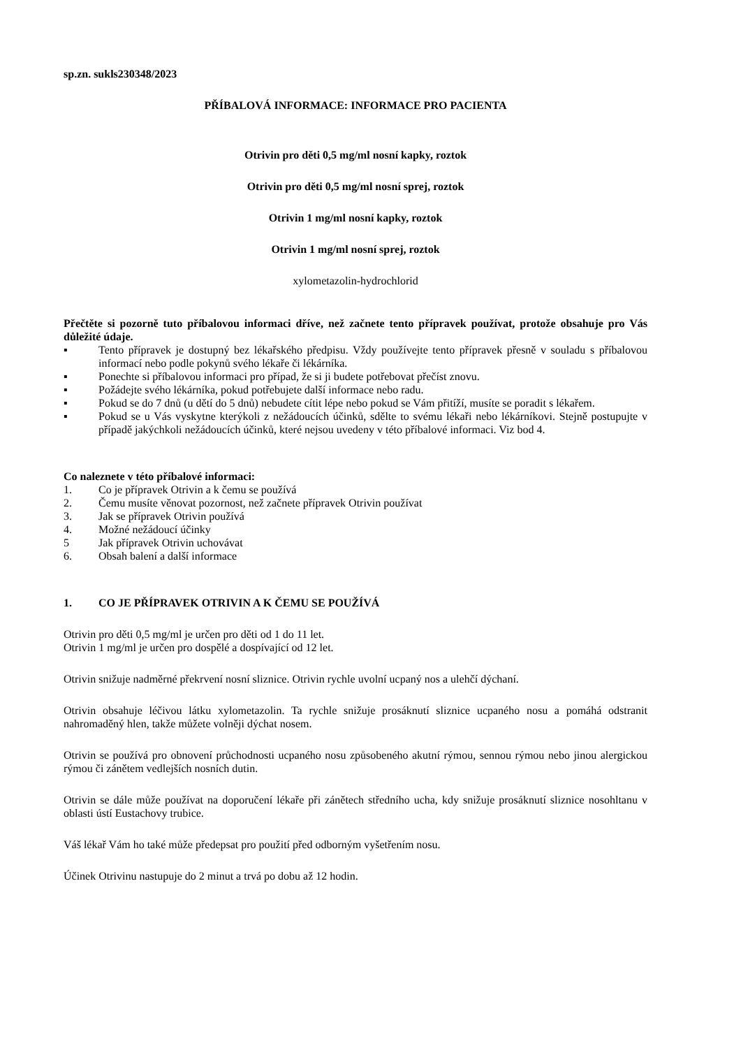sp.zn. sukls230348/2023
PŘÍBALOVÁ INFORMACE: INFORMACE PRO PACIENTA
Otrivin pro děti 0,5 mg/ml nosní kapky, roztok
Otrivin pro děti 0,5 mg/ml nosní sprej, roztok
Otrivin 1 mg/ml nosní kapky, roztok
Otrivin 1 mg/ml nosní sprej, roztok
xylometazolin-hydrochlorid
Přečtěte si pozorně tuto příbalovou informaci dříve, než začnete tento přípravek používat, protože obsahuje pro Vás důležité údaje.
▪ Tento přípravek je dostupný bez lékařského předpisu. Vždy používejte tento přípravek přesně v souladu s příbalovou informací nebo podle pokynů svého lékaře či lékárníka.
▪ Ponechte si příbalovou informaci pro případ, že si ji budete potřebovat přečíst znovu.
▪ Požádejte svého lékárníka, pokud potřebujete další informace nebo radu.
▪ Pokud se do 7 dnů (u dětí do 5 dnů) nebudete cítit lépe nebo pokud se Vám přitíží, musíte se poradit s lékařem.
▪ Pokud se u Vás vyskytne kterýkoli z nežádoucích účinků, sdělte to svému lékaři nebo lékárníkovi. Stejně postupujte v případě jakýchkoli nežádoucích účinků, které nejsou uvedeny v této příbalové informaci. Viz bod 4.
Co naleznete v této příbalové informaci:
1. Co je přípravek Otrivin a k čemu se používá
2. Čemu musíte věnovat pozornost, než začnete přípravek Otrivin používat
3. Jak se přípravek Otrivin používá
4. Možné nežádoucí účinky
5 Jak přípravek Otrivin uchovávat
6. Obsah balení a další informace
1. CO JE PŘÍPRAVEK OTRIVIN A K ČEMU SE POUŽÍVÁ
Otrivin pro děti 0,5 mg/ml je určen pro děti od 1 do 11 let.
Otrivin 1 mg/ml je určen pro dospělé a dospívající od 12 let.
Otrivin snižuje nadměrné překrvení nosní sliznice. Otrivin rychle uvolní ucpaný nos a ulehčí dýchaní.
Otrivin obsahuje léčivou látku xylometazolin. Ta rychle snižuje prosáknutí sliznice ucpaného nosu a pomáhá odstranit nahromaděný hlen, takže můžete volněji dýchat nosem.
Otrivin se používá pro obnovení průchodnosti ucpaného nosu způsobeného akutní rýmou, sennou rýmou nebo jinou alergickou rýmou či zánětem vedlejších nosních dutin.
Otrivin se dále může používat na doporučení lékaře při zánětech středního ucha, kdy snižuje prosáknutí sliznice nosohltanu v oblasti ústí Eustachovy trubice.
Váš lékař Vám ho také může předepsat pro použití před odborným vyšetřením nosu.
Účinek Otrivinu nastupuje do 2 minut a trvá po dobu až 12 hodin.